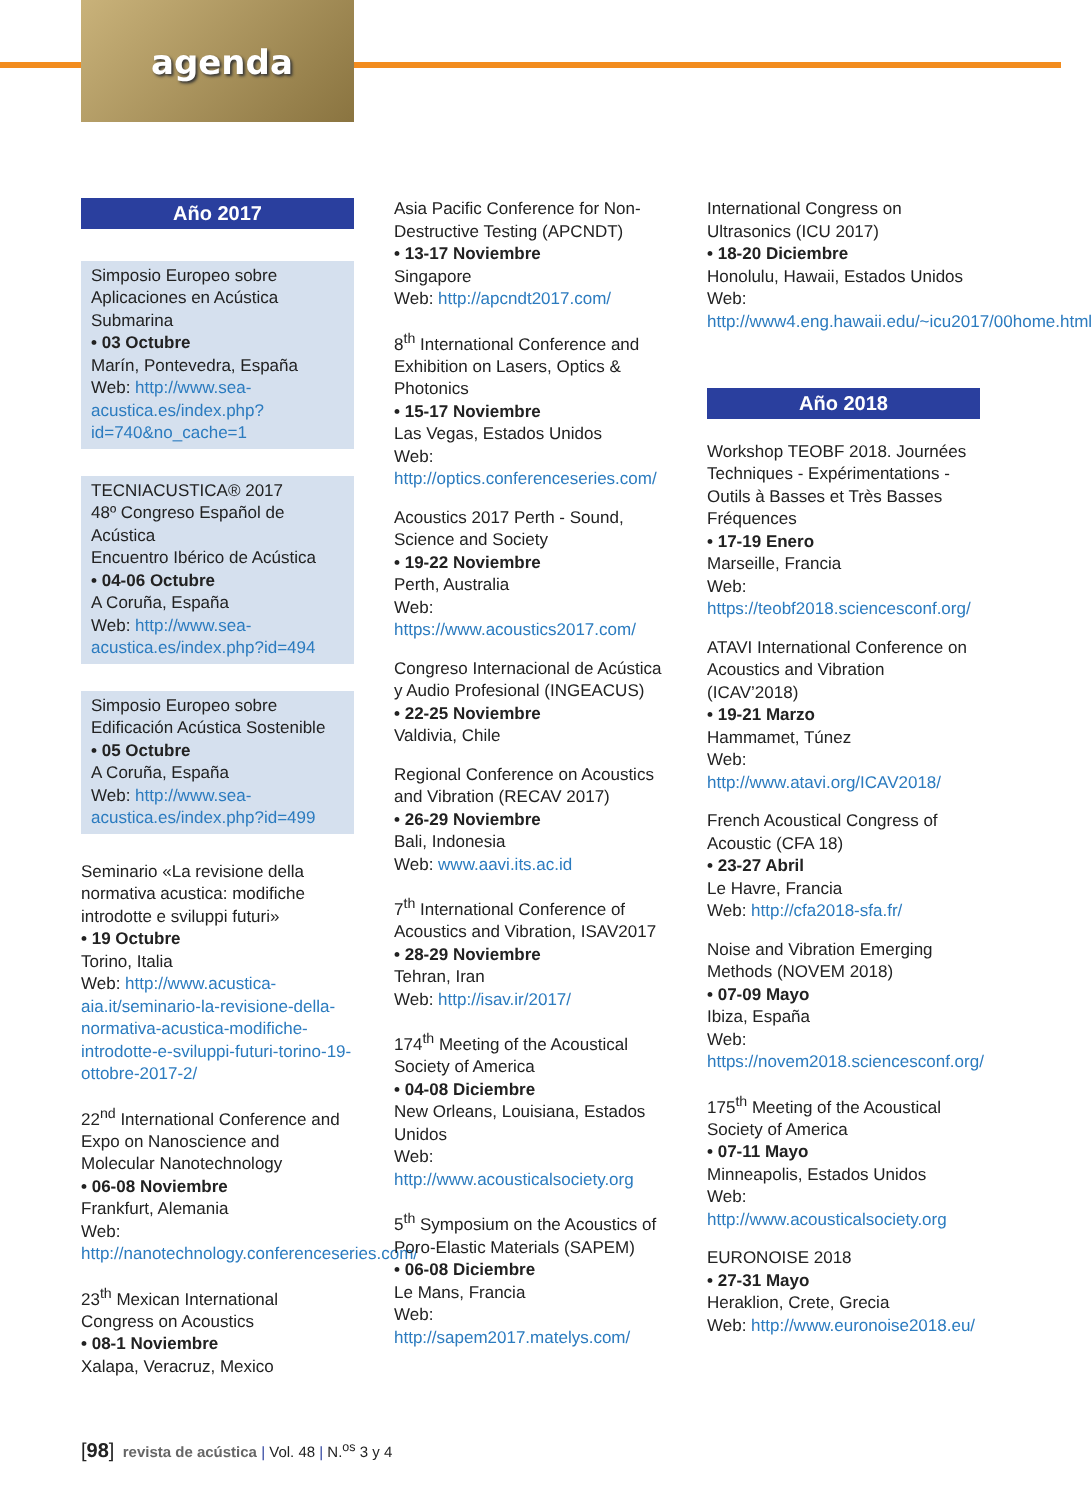agenda
Año 2017
Simposio Europeo sobre Aplicaciones en Acústica Submarina
• 03 Octubre
Marín, Pontevedra, España
Web: http://www.sea-acustica.es/index.php?id=740&no_cache=1
TECNIACUSTICA® 2017
48º Congreso Español de Acústica
Encuentro Ibérico de Acústica
• 04-06 Octubre
A Coruña, España
Web: http://www.sea-acustica.es/index.php?id=494
Simposio Europeo sobre Edificación Acústica Sostenible
• 05 Octubre
A Coruña, España
Web: http://www.sea-acustica.es/index.php?id=499
Seminario «La revisione della normativa acustica: modifiche introdotte e sviluppi futuri»
• 19 Octubre
Torino, Italia
Web: http://www.acustica-aia.it/seminario-la-revisione-della-normativa-acustica-modifiche-introdotte-e-sviluppi-futuri-torino-19-ottobre-2017-2/
22<sup>nd</sup> International Conference and Expo on Nanoscience and Molecular Nanotechnology
• 06-08 Noviembre
Frankfurt, Alemania
Web: http://nanotechnology.conferenceseries.com/
23<sup>th</sup> Mexican International Congress on Acoustics
• 08-1 Noviembre
Xalapa, Veracruz, Mexico
Asia Pacific Conference for Non-Destructive Testing (APCNDT)
• 13-17 Noviembre
Singapore
Web: http://apcndt2017.com/
8<sup>th</sup> International Conference and Exhibition on Lasers, Optics & Photonics
• 15-17 Noviembre
Las Vegas, Estados Unidos
Web: http://optics.conferenceseries.com/
Acoustics 2017 Perth - Sound, Science and Society
• 19-22 Noviembre
Perth, Australia
Web: https://www.acoustics2017.com/
Congreso Internacional de Acústica y Audio Profesional (INGEACUS)
• 22-25 Noviembre
Valdivia, Chile
Regional Conference on Acoustics and Vibration (RECAV 2017)
• 26-29 Noviembre
Bali, Indonesia
Web: www.aavi.its.ac.id
7<sup>th</sup> International Conference of Acoustics and Vibration, ISAV2017
• 28-29 Noviembre
Tehran, Iran
Web: http://isav.ir/2017/
174<sup>th</sup> Meeting of the Acoustical Society of America
• 04-08 Diciembre
New Orleans, Louisiana, Estados Unidos
Web: http://www.acousticalsociety.org
5<sup>th</sup> Symposium on the Acoustics of Poro-Elastic Materials (SAPEM)
• 06-08 Diciembre
Le Mans, Francia
Web: http://sapem2017.matelys.com/
International Congress on Ultrasonics (ICU 2017)
• 18-20 Diciembre
Honolulu, Hawaii, Estados Unidos
Web: http://www4.eng.hawaii.edu/~icu2017/00home.html
Año 2018
Workshop TEOBF 2018. Journées Techniques - Expérimentations - Outils à Basses et Très Basses Fréquences
• 17-19 Enero
Marseille, Francia
Web: https://teobf2018.sciencesconf.org/
ATAVI International Conference on Acoustics and Vibration (ICAV’2018)
• 19-21 Marzo
Hammamet, Túnez
Web: http://www.atavi.org/ICAV2018/
French Acoustical Congress of Acoustic (CFA 18)
• 23-27 Abril
Le Havre, Francia
Web: http://cfa2018-sfa.fr/
Noise and Vibration Emerging Methods (NOVEM 2018)
• 07-09 Mayo
Ibiza, España
Web: https://novem2018.sciencesconf.org/
175<sup>th</sup> Meeting of the Acoustical Society of America
• 07-11 Mayo
Minneapolis, Estados Unidos
Web: http://www.acousticalsociety.org
EURONOISE 2018
• 27-31 Mayo
Heraklion, Crete, Grecia
Web: http://www.euronoise2018.eu/
[98] revista de acústica | Vol. 48 | N.<sup>os</sup> 3 y 4